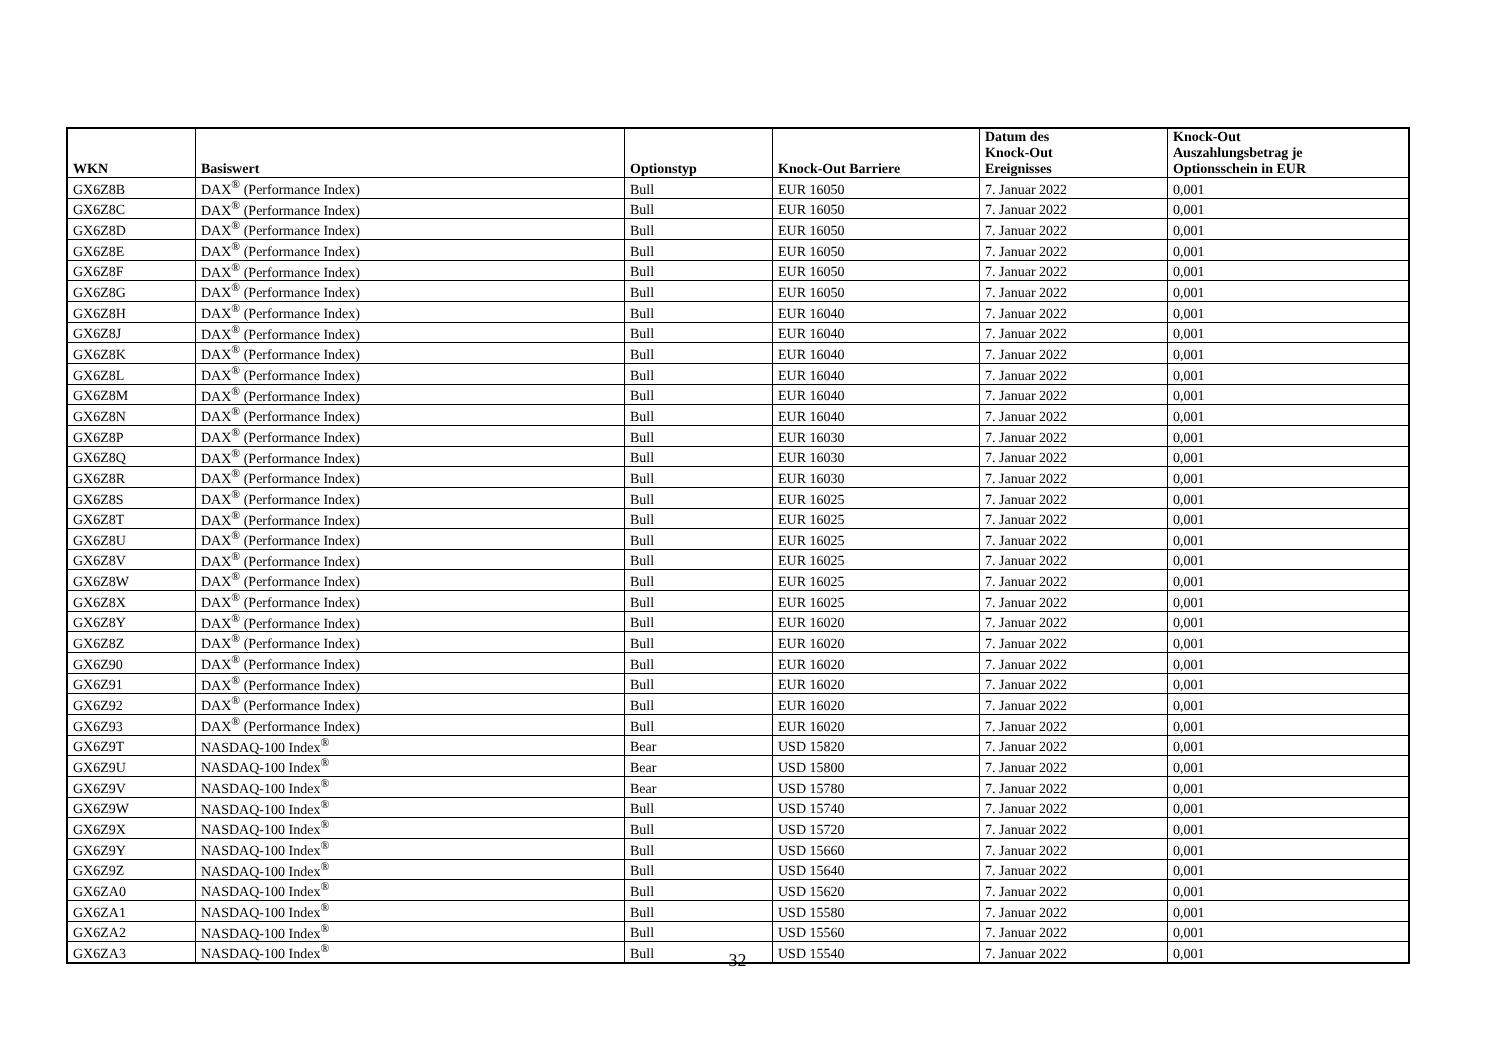| WKN | Basiswert | Optionstyp | Knock-Out Barriere | Datum des Knock-Out Ereignisses | Knock-Out Auszahlungsbetrag je Optionsschein in EUR |
| --- | --- | --- | --- | --- | --- |
| GX6Z8B | DAX<sup>®</sup> (Performance Index) | Bull | EUR 16050 | 7. Januar 2022 | 0,001 |
| GX6Z8C | DAX<sup>®</sup> (Performance Index) | Bull | EUR 16050 | 7. Januar 2022 | 0,001 |
| GX6Z8D | DAX<sup>®</sup> (Performance Index) | Bull | EUR 16050 | 7. Januar 2022 | 0,001 |
| GX6Z8E | DAX<sup>®</sup> (Performance Index) | Bull | EUR 16050 | 7. Januar 2022 | 0,001 |
| GX6Z8F | DAX<sup>®</sup> (Performance Index) | Bull | EUR 16050 | 7. Januar 2022 | 0,001 |
| GX6Z8G | DAX<sup>®</sup> (Performance Index) | Bull | EUR 16050 | 7. Januar 2022 | 0,001 |
| GX6Z8H | DAX<sup>®</sup> (Performance Index) | Bull | EUR 16040 | 7. Januar 2022 | 0,001 |
| GX6Z8J | DAX<sup>®</sup> (Performance Index) | Bull | EUR 16040 | 7. Januar 2022 | 0,001 |
| GX6Z8K | DAX<sup>®</sup> (Performance Index) | Bull | EUR 16040 | 7. Januar 2022 | 0,001 |
| GX6Z8L | DAX<sup>®</sup> (Performance Index) | Bull | EUR 16040 | 7. Januar 2022 | 0,001 |
| GX6Z8M | DAX<sup>®</sup> (Performance Index) | Bull | EUR 16040 | 7. Januar 2022 | 0,001 |
| GX6Z8N | DAX<sup>®</sup> (Performance Index) | Bull | EUR 16040 | 7. Januar 2022 | 0,001 |
| GX6Z8P | DAX<sup>®</sup> (Performance Index) | Bull | EUR 16030 | 7. Januar 2022 | 0,001 |
| GX6Z8Q | DAX<sup>®</sup> (Performance Index) | Bull | EUR 16030 | 7. Januar 2022 | 0,001 |
| GX6Z8R | DAX<sup>®</sup> (Performance Index) | Bull | EUR 16030 | 7. Januar 2022 | 0,001 |
| GX6Z8S | DAX<sup>®</sup> (Performance Index) | Bull | EUR 16025 | 7. Januar 2022 | 0,001 |
| GX6Z8T | DAX<sup>®</sup> (Performance Index) | Bull | EUR 16025 | 7. Januar 2022 | 0,001 |
| GX6Z8U | DAX<sup>®</sup> (Performance Index) | Bull | EUR 16025 | 7. Januar 2022 | 0,001 |
| GX6Z8V | DAX<sup>®</sup> (Performance Index) | Bull | EUR 16025 | 7. Januar 2022 | 0,001 |
| GX6Z8W | DAX<sup>®</sup> (Performance Index) | Bull | EUR 16025 | 7. Januar 2022 | 0,001 |
| GX6Z8X | DAX<sup>®</sup> (Performance Index) | Bull | EUR 16025 | 7. Januar 2022 | 0,001 |
| GX6Z8Y | DAX<sup>®</sup> (Performance Index) | Bull | EUR 16020 | 7. Januar 2022 | 0,001 |
| GX6Z8Z | DAX<sup>®</sup> (Performance Index) | Bull | EUR 16020 | 7. Januar 2022 | 0,001 |
| GX6Z90 | DAX<sup>®</sup> (Performance Index) | Bull | EUR 16020 | 7. Januar 2022 | 0,001 |
| GX6Z91 | DAX<sup>®</sup> (Performance Index) | Bull | EUR 16020 | 7. Januar 2022 | 0,001 |
| GX6Z92 | DAX<sup>®</sup> (Performance Index) | Bull | EUR 16020 | 7. Januar 2022 | 0,001 |
| GX6Z93 | DAX<sup>®</sup> (Performance Index) | Bull | EUR 16020 | 7. Januar 2022 | 0,001 |
| GX6Z9T | NASDAQ-100 Index<sup>®</sup> | Bear | USD 15820 | 7. Januar 2022 | 0,001 |
| GX6Z9U | NASDAQ-100 Index<sup>®</sup> | Bear | USD 15800 | 7. Januar 2022 | 0,001 |
| GX6Z9V | NASDAQ-100 Index<sup>®</sup> | Bear | USD 15780 | 7. Januar 2022 | 0,001 |
| GX6Z9W | NASDAQ-100 Index<sup>®</sup> | Bull | USD 15740 | 7. Januar 2022 | 0,001 |
| GX6Z9X | NASDAQ-100 Index<sup>®</sup> | Bull | USD 15720 | 7. Januar 2022 | 0,001 |
| GX6Z9Y | NASDAQ-100 Index<sup>®</sup> | Bull | USD 15660 | 7. Januar 2022 | 0,001 |
| GX6Z9Z | NASDAQ-100 Index<sup>®</sup> | Bull | USD 15640 | 7. Januar 2022 | 0,001 |
| GX6ZA0 | NASDAQ-100 Index<sup>®</sup> | Bull | USD 15620 | 7. Januar 2022 | 0,001 |
| GX6ZA1 | NASDAQ-100 Index<sup>®</sup> | Bull | USD 15580 | 7. Januar 2022 | 0,001 |
| GX6ZA2 | NASDAQ-100 Index<sup>®</sup> | Bull | USD 15560 | 7. Januar 2022 | 0,001 |
| GX6ZA3 | NASDAQ-100 Index<sup>®</sup> | Bull | USD 15540 | 7. Januar 2022 | 0,001 |
32